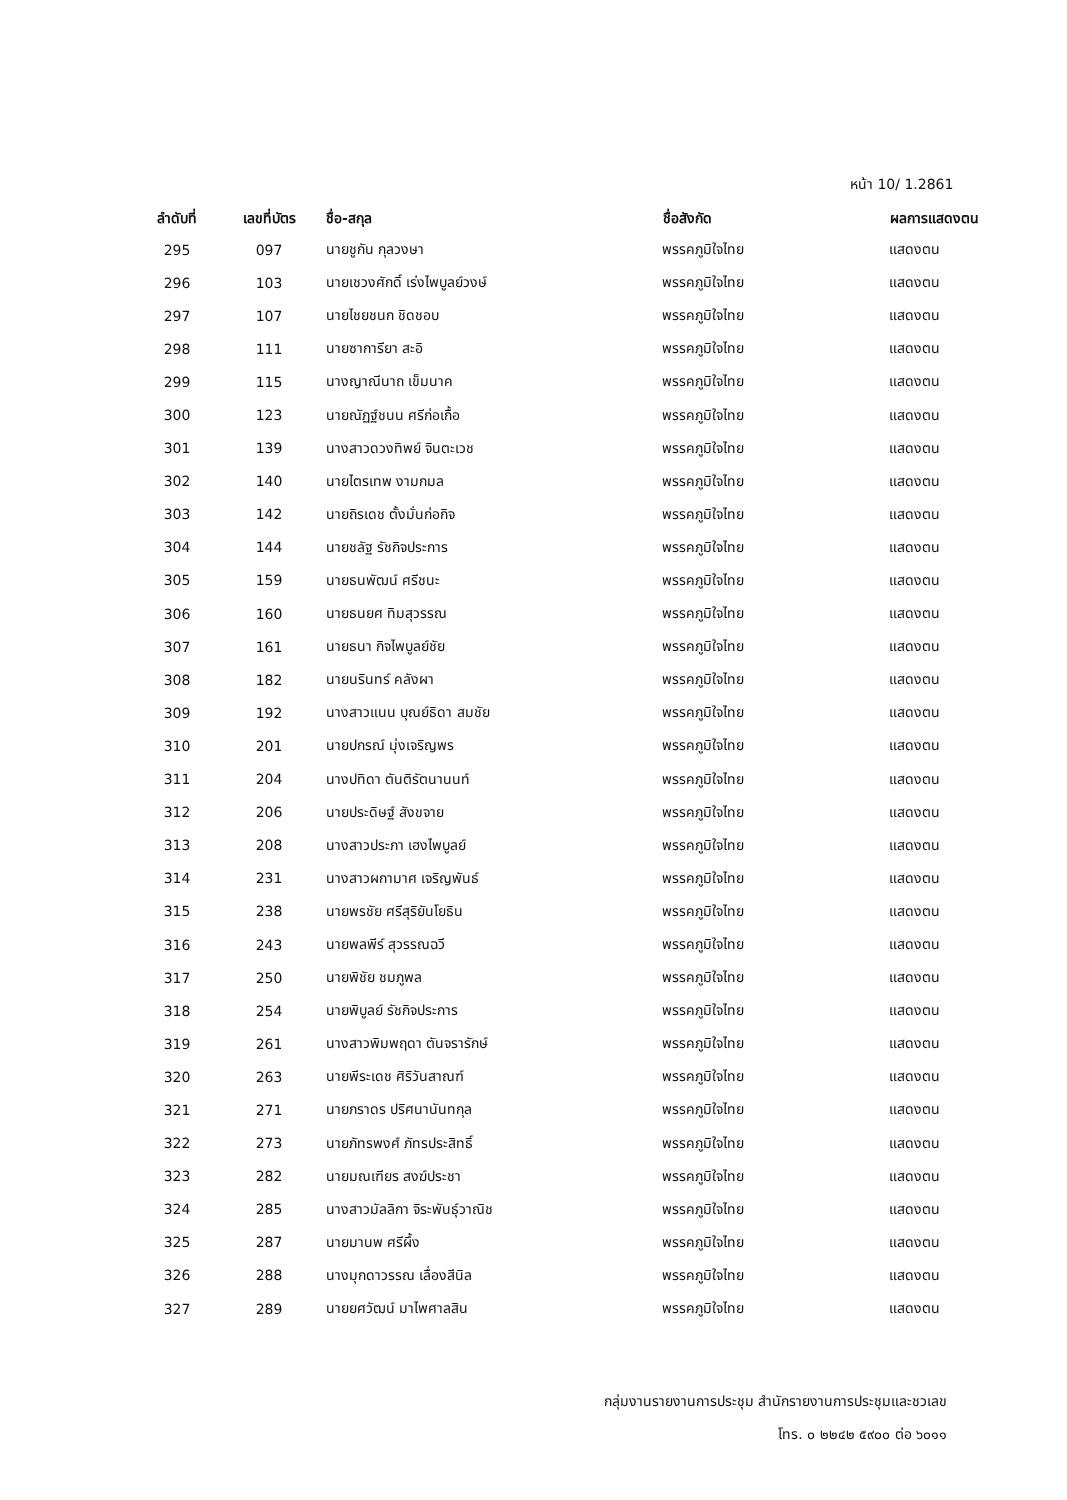หน้า 10/ 1.2861
| ลำดับที่ | เลขที่บัตร | ชื่อ-สกุล | ชื่อสังกัด | ผลการแสดงตน |
| --- | --- | --- | --- | --- |
| 295 | 097 | นายชูกัน กุลวงษา | พรรคภูมิใจไทย | แสดงตน |
| 296 | 103 | นายเชวงศักดิ์ เร่งไพบูลย์วงษ์ | พรรคภูมิใจไทย | แสดงตน |
| 297 | 107 | นายไชยชนก ชิดชอบ | พรรคภูมิใจไทย | แสดงตน |
| 298 | 111 | นายซาการียา สะอิ | พรรคภูมิใจไทย | แสดงตน |
| 299 | 115 | นางญาณีนาถ เข็มนาค | พรรคภูมิใจไทย | แสดงตน |
| 300 | 123 | นายณัฏฐ์ชนน ศรีก่อเกื้อ | พรรคภูมิใจไทย | แสดงตน |
| 301 | 139 | นางสาวดวงทิพย์ จินตะเวช | พรรคภูมิใจไทย | แสดงตน |
| 302 | 140 | นายไตรเทพ งามกมล | พรรคภูมิใจไทย | แสดงตน |
| 303 | 142 | นายถิรเดช ตั้งมั่นก่อกิจ | พรรคภูมิใจไทย | แสดงตน |
| 304 | 144 | นายชลัฐ รัชกิจประการ | พรรคภูมิใจไทย | แสดงตน |
| 305 | 159 | นายธนพัฒน์ ศรีชนะ | พรรคภูมิใจไทย | แสดงตน |
| 306 | 160 | นายธนยศ ทิมสุวรรณ | พรรคภูมิใจไทย | แสดงตน |
| 307 | 161 | นายธนา กิจไพบูลย์ชัย | พรรคภูมิใจไทย | แสดงตน |
| 308 | 182 | นายนรินทร์ คลังผา | พรรคภูมิใจไทย | แสดงตน |
| 309 | 192 | นางสาวแนน บุณย์ธิดา สมชัย | พรรคภูมิใจไทย | แสดงตน |
| 310 | 201 | นายปกรณ์ มุ่งเจริญพร | พรรคภูมิใจไทย | แสดงตน |
| 311 | 204 | นางปทิดา ตันติรัตนานนท์ | พรรคภูมิใจไทย | แสดงตน |
| 312 | 206 | นายประดิษฐ์ สังขจาย | พรรคภูมิใจไทย | แสดงตน |
| 313 | 208 | นางสาวประภา เฮงไพบูลย์ | พรรคภูมิใจไทย | แสดงตน |
| 314 | 231 | นางสาวผกามาศ เจริญพันธ์ | พรรคภูมิใจไทย | แสดงตน |
| 315 | 238 | นายพรชัย ศรีสุริยันโยธิน | พรรคภูมิใจไทย | แสดงตน |
| 316 | 243 | นายพลพีร์ สุวรรณฉวี | พรรคภูมิใจไทย | แสดงตน |
| 317 | 250 | นายพิชัย ชมภูพล | พรรคภูมิใจไทย | แสดงตน |
| 318 | 254 | นายพิบูลย์ รัชกิจประการ | พรรคภูมิใจไทย | แสดงตน |
| 319 | 261 | นางสาวพิมพฤดา ตันจรารักษ์ | พรรคภูมิใจไทย | แสดงตน |
| 320 | 263 | นายพีระเดช ศิริวันสาณฑ์ | พรรคภูมิใจไทย | แสดงตน |
| 321 | 271 | นายภราดร ปริศนานันทกุล | พรรคภูมิใจไทย | แสดงตน |
| 322 | 273 | นายภัทรพงศ์ ภัทรประสิทธิ์ | พรรคภูมิใจไทย | แสดงตน |
| 323 | 282 | นายมณเฑียร สงฆ์ประชา | พรรคภูมิใจไทย | แสดงตน |
| 324 | 285 | นางสาวมัลลิกา จิระพันธุ์วาณิช | พรรคภูมิใจไทย | แสดงตน |
| 325 | 287 | นายมานพ ศรีผึ้ง | พรรคภูมิใจไทย | แสดงตน |
| 326 | 288 | นางมุกดาวรรณ เลื่องสีนิล | พรรคภูมิใจไทย | แสดงตน |
| 327 | 289 | นายยศวัฒน์ มาไพศาลสิน | พรรคภูมิใจไทย | แสดงตน |
กลุ่มงานรายงานการประชุม สำนักรายงานการประชุมและชวเลข
โทร. ๐ ๒๒๔๒ ๕๙๐๐ ต่อ ๖๐๑๑